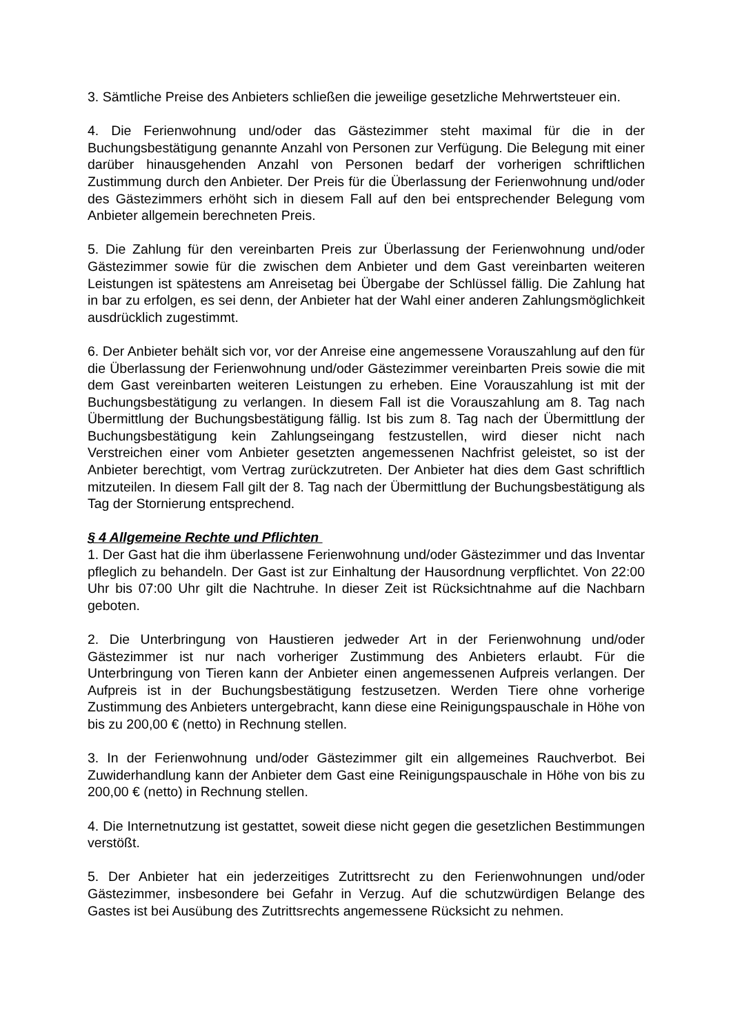3. Sämtliche Preise des Anbieters schließen die jeweilige gesetzliche Mehrwertsteuer ein.
4. Die Ferienwohnung und/oder das Gästezimmer steht maximal für die in der Buchungsbestätigung genannte Anzahl von Personen zur Verfügung. Die Belegung mit einer darüber hinausgehenden Anzahl von Personen bedarf der vorherigen schriftlichen Zustimmung durch den Anbieter. Der Preis für die Überlassung der Ferienwohnung und/oder des Gästezimmers erhöht sich in diesem Fall auf den bei entsprechender Belegung vom Anbieter allgemein berechneten Preis.
5. Die Zahlung für den vereinbarten Preis zur Überlassung der Ferienwohnung und/oder Gästezimmer sowie für die zwischen dem Anbieter und dem Gast vereinbarten weiteren Leistungen ist spätestens am Anreisetag bei Übergabe der Schlüssel fällig. Die Zahlung hat in bar zu erfolgen, es sei denn, der Anbieter hat der Wahl einer anderen Zahlungsmöglichkeit ausdrücklich zugestimmt.
6. Der Anbieter behält sich vor, vor der Anreise eine angemessene Vorauszahlung auf den für die Überlassung der Ferienwohnung und/oder Gästezimmer vereinbarten Preis sowie die mit dem Gast vereinbarten weiteren Leistungen zu erheben. Eine Vorauszahlung ist mit der Buchungsbestätigung zu verlangen. In diesem Fall ist die Vorauszahlung am 8. Tag nach Übermittlung der Buchungsbestätigung fällig. Ist bis zum 8. Tag nach der Übermittlung der Buchungsbestätigung kein Zahlungseingang festzustellen, wird dieser nicht nach Verstreichen einer vom Anbieter gesetzten angemessenen Nachfrist geleistet, so ist der Anbieter berechtigt, vom Vertrag zurückzutreten. Der Anbieter hat dies dem Gast schriftlich mitzuteilen. In diesem Fall gilt der 8. Tag nach der Übermittlung der Buchungsbestätigung als Tag der Stornierung entsprechend.
§ 4 Allgemeine Rechte und Pflichten
1. Der Gast hat die ihm überlassene Ferienwohnung und/oder Gästezimmer und das Inventar pfleglich zu behandeln. Der Gast ist zur Einhaltung der Hausordnung verpflichtet. Von 22:00 Uhr bis 07:00 Uhr gilt die Nachtruhe. In dieser Zeit ist Rücksichtnahme auf die Nachbarn geboten.
2. Die Unterbringung von Haustieren jedweder Art in der Ferienwohnung und/oder Gästezimmer ist nur nach vorheriger Zustimmung des Anbieters erlaubt. Für die Unterbringung von Tieren kann der Anbieter einen angemessenen Aufpreis verlangen. Der Aufpreis ist in der Buchungsbestätigung festzusetzen. Werden Tiere ohne vorherige Zustimmung des Anbieters untergebracht, kann diese eine Reinigungspauschale in Höhe von bis zu 200,00 € (netto) in Rechnung stellen.
3. In der Ferienwohnung und/oder Gästezimmer gilt ein allgemeines Rauchverbot. Bei Zuwiderhandlung kann der Anbieter dem Gast eine Reinigungspauschale in Höhe von bis zu 200,00 € (netto) in Rechnung stellen.
4. Die Internetnutzung ist gestattet, soweit diese nicht gegen die gesetzlichen Bestimmungen verstößt.
5. Der Anbieter hat ein jederzeitiges Zutrittsrecht zu den Ferienwohnungen und/oder Gästezimmer, insbesondere bei Gefahr in Verzug. Auf die schutzwürdigen Belange des Gastes ist bei Ausübung des Zutrittsrechts angemessene Rücksicht zu nehmen.